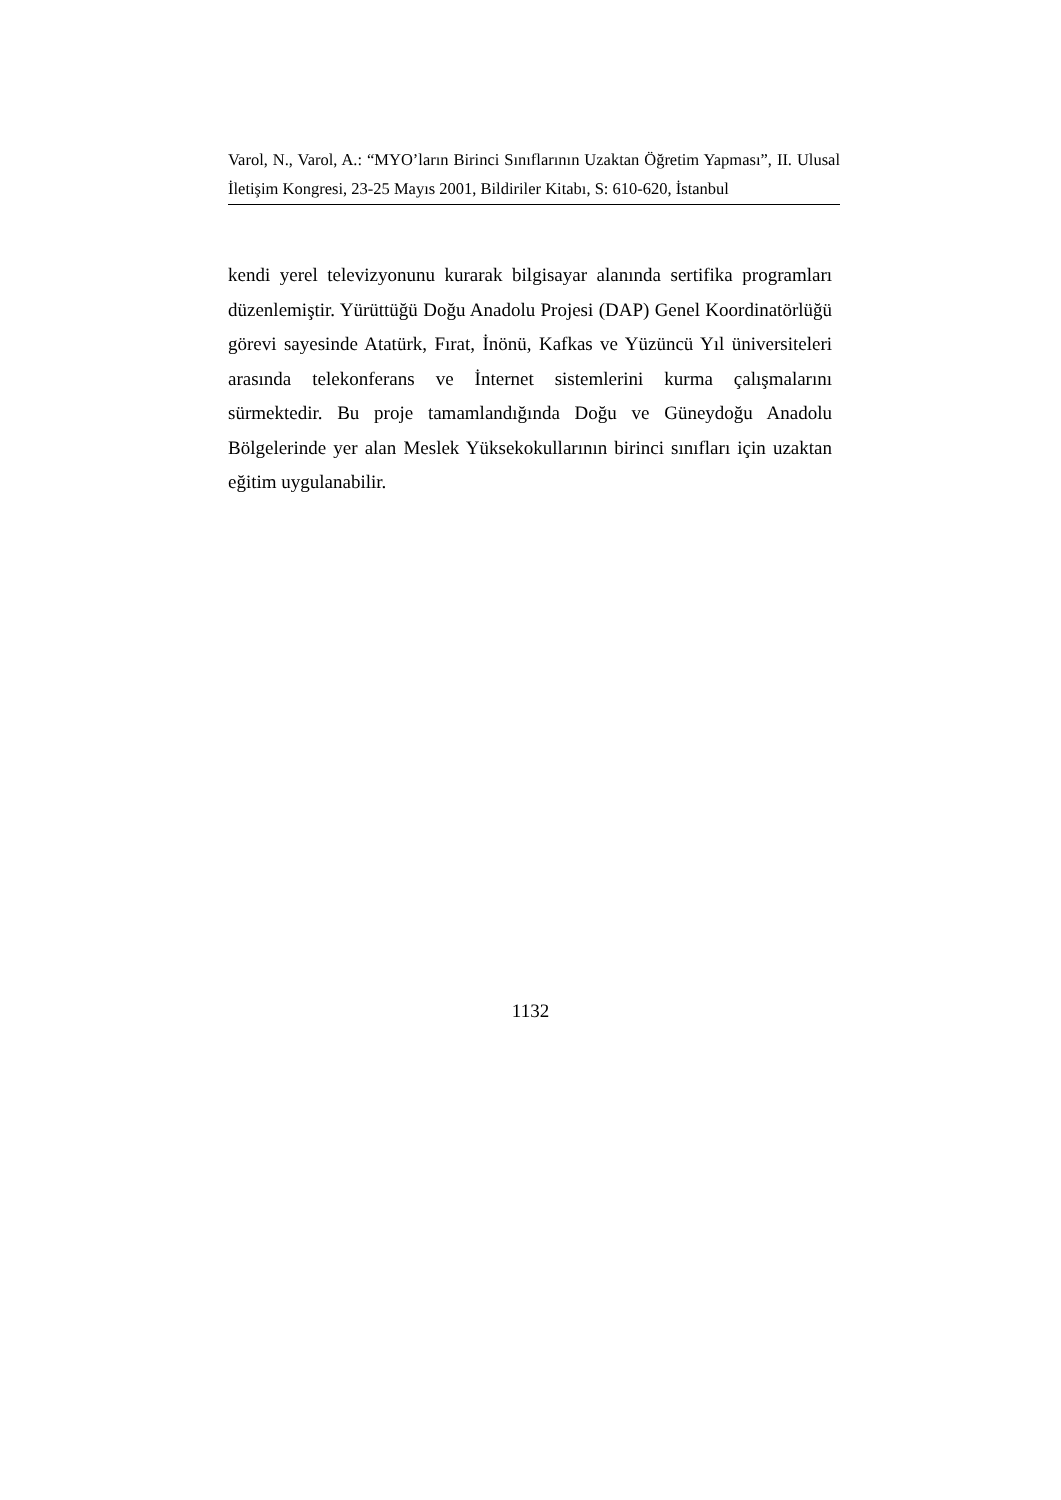Varol, N., Varol, A.: “MYO’ların Birinci Sınıflarının Uzaktan Öğretim Yapması”, II. Ulusal İletişim Kongresi, 23-25 Mayıs 2001, Bildiriler Kitabı, S: 610-620, İstanbul
kendi yerel televizyonunu kurarak bilgisayar alanında sertifika programları düzenlemiştir. Yürüttüğü Doğu Anadolu Projesi (DAP) Genel Koordinatörlüğü görevi sayesinde Atatürk, Fırat, İnönü, Kafkas ve Yüzüncü Yıl üniversiteleri arasında telekonferans ve İnternet sistemlerini kurma çalışmalarını sürmektedir. Bu proje tamamlandığında Doğu ve Güneydoğu Anadolu Bölgelerinde yer alan Meslek Yüksekokullarının birinci sınıfları için uzaktan eğitim uygulanabilir.
1132